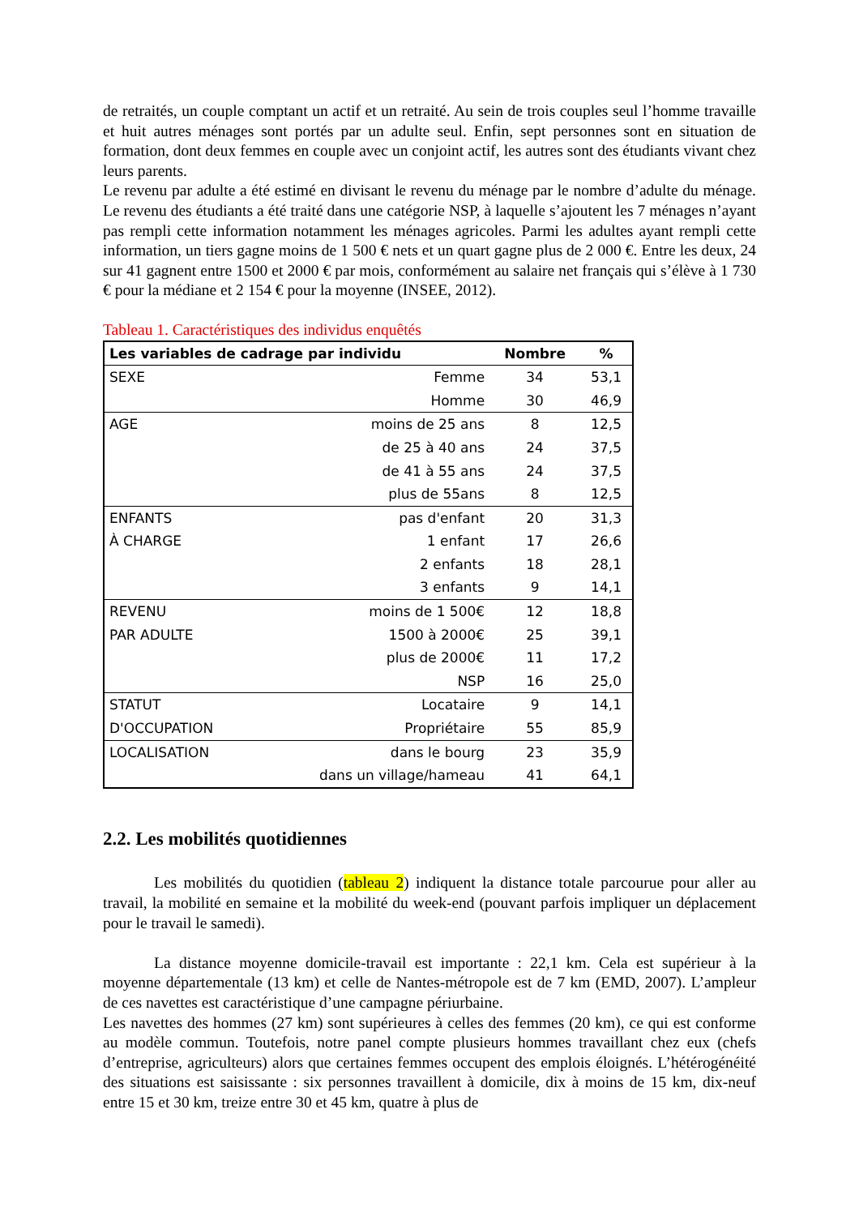de retraités, un couple comptant un actif et un retraité. Au sein de trois couples seul l’homme travaille et huit autres ménages sont portés par un adulte seul. Enfin, sept personnes sont en situation de formation, dont deux femmes en couple avec un conjoint actif, les autres sont des étudiants vivant chez leurs parents.
Le revenu par adulte a été estimé en divisant le revenu du ménage par le nombre d’adulte du ménage. Le revenu des étudiants a été traité dans une catégorie NSP, à laquelle s’ajoutent les 7 ménages n’ayant pas rempli cette information notamment les ménages agricoles. Parmi les adultes ayant rempli cette information, un tiers gagne moins de 1 500 € nets et un quart gagne plus de 2 000 €. Entre les deux, 24 sur 41 gagnent entre 1500 et 2000 € par mois, conformément au salaire net français qui s’élève à 1 730 € pour la médiane et 2 154 € pour la moyenne (INSEE, 2012).
Tableau 1. Caractéristiques des individus enquêtés
| Les variables de cadrage par individu | | Nombre | % |
| --- | --- | --- | --- |
| SEXE | Femme | 34 | 53,1 |
| | Homme | 30 | 46,9 |
| AGE | moins de 25 ans | 8 | 12,5 |
| | de 25 à 40 ans | 24 | 37,5 |
| | de 41 à 55 ans | 24 | 37,5 |
| | plus de 55ans | 8 | 12,5 |
| ENFANTS | pas d'enfant | 20 | 31,3 |
| À CHARGE | 1 enfant | 17 | 26,6 |
| | 2 enfants | 18 | 28,1 |
| | 3 enfants | 9 | 14,1 |
| REVENU | moins de 1 500€ | 12 | 18,8 |
| PAR ADULTE | 1500 à 2000€ | 25 | 39,1 |
| | plus de 2000€ | 11 | 17,2 |
| | NSP | 16 | 25,0 |
| STATUT | Locataire | 9 | 14,1 |
| D'OCCUPATION | Propriétaire | 55 | 85,9 |
| LOCALISATION | dans le bourg | 23 | 35,9 |
| | dans un village/hameau | 41 | 64,1 |
2.2. Les mobilités quotidiennes
Les mobilités du quotidien (tableau 2) indiquent la distance totale parcourue pour aller au travail, la mobilité en semaine et la mobilité du week-end (pouvant parfois impliquer un déplacement pour le travail le samedi).
La distance moyenne domicile-travail est importante : 22,1 km. Cela est supérieur à la moyenne départementale (13 km) et celle de Nantes-métropole est de 7 km (EMD, 2007). L’ampleur de ces navettes est caractéristique d’une campagne périurbaine.
Les navettes des hommes (27 km) sont supérieures à celles des femmes (20 km), ce qui est conforme au modèle commun. Toutefois, notre panel compte plusieurs hommes travaillant chez eux (chefs d’entreprise, agriculteurs) alors que certaines femmes occupent des emplois éloignés. L’hétérogénéité des situations est saisissante : six personnes travaillent à domicile, dix à moins de 15 km, dix-neuf entre 15 et 30 km, treize entre 30 et 45 km, quatre à plus de